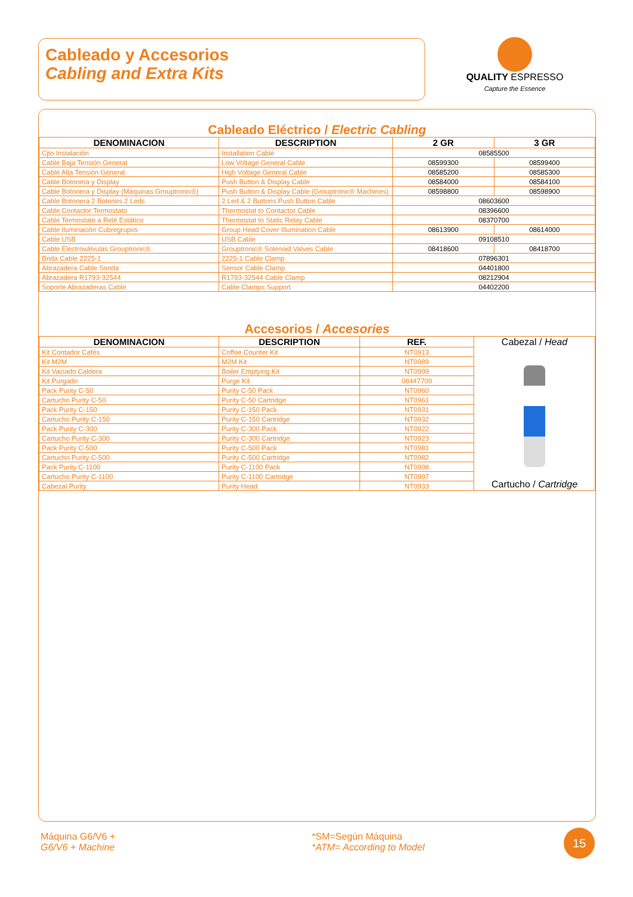Cableado y Accesorios
Cabling and Extra Kits
QUALITY ESPRESSO
Capture the Essence
Cableado Eléctrico / Electric Cabling
| DENOMINACION | DESCRIPTION | 2 GR | 3 GR |
| --- | --- | --- | --- |
| Cjto Instalación | Installation Cable | 08585500 | |
| Cable Baja Tensión General | Low Voltage General Cable | 08599300 | 08599400 |
| Cable Alta Tensión General | High Voltage General Cable | 08585200 | 08585300 |
| Cable Botonera y Display | Push Button & Display Cable | 08584000 | 08584100 |
| Cable Botonera y Display (Máquinas Grouptronic®) | Push Button & Display Cable (Grouptronic® Machines) | 08598800 | 08598900 |
| Cable Botonera 2 Botones 2 Leds | 2 Led & 2 Buttons Push Button Cable | 08603600 | |
| Cable Contactor Termostato | Thermostat to Contactor Cable | 08396600 | |
| Cable Termostato a Relé Estático | Thermostat to Static Relay Cable | 08370700 | |
| Cable Iluminación Cubregrupos | Group Head Cover Illumination Cable | 08613900 | 08614000 |
| Cable USB | USB Cable | 09108510 | |
| Cable Electroválvulas Grouptronic® | Grouptronic® Solenoid Valves Cable | 08418600 | 08418700 |
| Brida Cable 2225-1 | 2225-1 Cable Clamp | 07896301 | |
| Abrazadera Cable Sonda | Sensor Cable Clamp | 04401800 | |
| Abrazadera R1793-32544 | R1793-32544 Cable Clamp | 08212904 | |
| Soporte Abrazaderas Cable | Cable Clamps Support | 04402200 | |
Accesorios / Accesories
| DENOMINACION | DESCRIPTION | REF. | Cabezal / Head Cartucho / Cartridge |
| Kit Contador Cafés | Coffee Counter Kit | NT0913 | |
| Kit M2M | M2M Kit | NT0989 | |
| Kit Vaciado Caldera | Boiler Emptying Kit | NT0999 | |
| Kit Purgado | Purge Kit | 08447700 | |
| Pack Purity C-50 | Purity C-50 Pack | NT0960 | |
| Cartucho Purity C-50 | Purity C-50 Cartridge | NT0961 | |
| Pack Purity C-150 | Purity C-150 Pack | NT0931 | |
| Cartucho Purity C-150 | Purity C-150 Cartridge | NT0932 | |
| Pack Purity C-300 | Purity C-300 Pack | NT0922 | |
| Cartucho Purity C-300 | Purity C-300 Cartridge | NT0923 | |
| Pack Purity C-500 | Purity C-500 Pack | NT0981 | |
| Cartucho Purity C-500 | Purity C-500 Cartridge | NT0982 | |
| Pack Purity C-1100 | Purity C-1100 Pack | NT0998 | |
| Cartucho Purity C-1100 | Purity C-1100 Cartridge | NT0997 | |
| Cabezal Purity | Purity Head | NT0933 | |
Máquina G6/V6 +
G6/V6 + Machine
*SM=Según Máquina
*ATM= According to Model
15